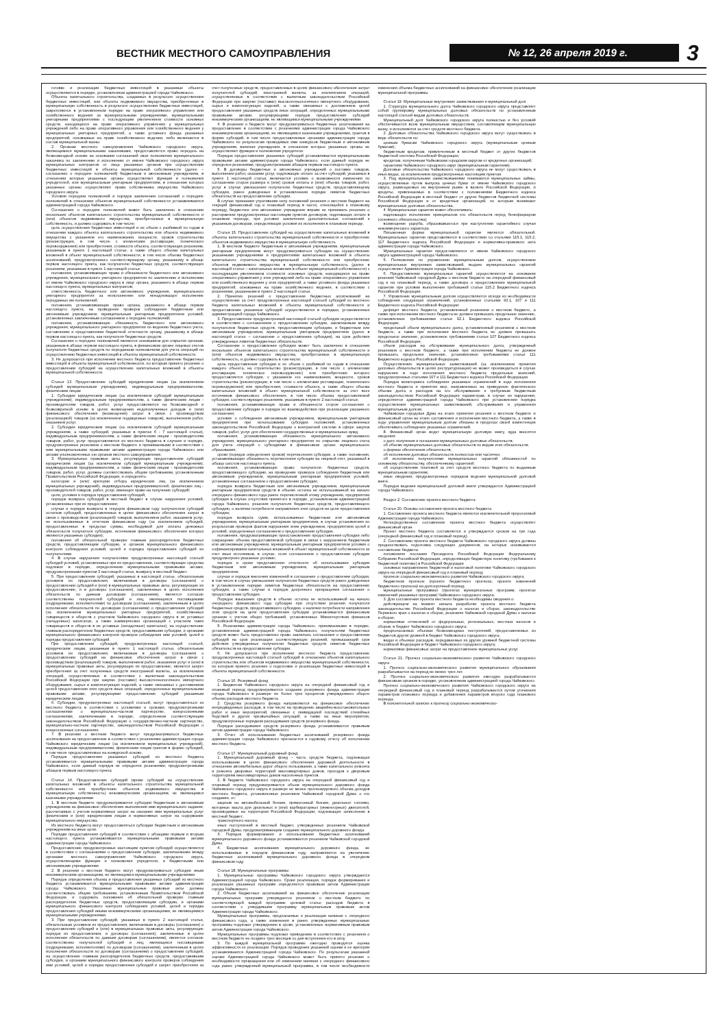ВЕСТНИК МЕСТНОГО САМОУПРАВЛЕНИЯ
№ 12, 26 апреля 2019 г.
3
готовке и реализации бюджетных инвестиций в указанные объекты осуществляются в порядке, установленном администрацией города Чайковского.
Объекты капитального строительства, созданные в результате осуществления бюджетных инвестиций, или объекты недвижимого имущества, приобретенные в муниципальную собственность в результате осуществления бюджетных инвестиций, закрепляются в установленном порядке на праве оперативного управления или хозяйственного ведения за муниципальными учреждениями, муниципальными унитарными предприятиями с последующим увеличением стоимости основных средств, находящихся на праве оперативного управления у муниципальных учреждений либо на праве оперативного управления или хозяйственного ведения у муниципальных унитарных предприятий, а также уставного фонда указанных предприятий, основанных на праве хозяйственного ведения, либо включаются в состав муниципальной казны.
2. Органам местного самоуправления Чайковского городского округа, являющимися муниципальными заказчиками, предоставляется право передать на безвозмездной основе на основании соглашений свои полномочия муниципального заказчика по заключению и исполнению от имени Чайковского городского округа муниципальных контрактов от лица указанных органов при осуществлении бюджетных инвестиций в объекты муниципальной собственности (далее – соглашение о передаче полномочий) бюджетным и автономным учреждениям, в отношении которых указанные органы осуществляют функции и полномочия учредителей, или муниципальным унитарным предприятиям, в отношении которых указанные органы осуществляют права собственника имущества Чайковского городского округа.
Условия передачи полномочий и порядок заключения соглашений о передаче полномочий в отношении объектов муниципальной собственности устанавливаются администрацией города Чайковского.
Соглашение о передаче полномочий может быть заключено в отношении нескольких объектов капитального строительства муниципальной собственности и (или) объектов недвижимого имущества, приобретаемых в муниципальную собственность, и должно содержать в том числе:
цель осуществления бюджетных инвестиций и их объем с разбивкой по годам в отношении каждого объекта капитального строительства или объекта недвижимого имущества с указанием его наименования, мощности, сроков строительства (реконструкции, в том числе с элементами реставрации, технического перевооружения) или приобретения, стоимости объекта, соответствующих решениям, указанным в пункте 1 настоящей статьи, а также общего объема капитальных вложений в объект муниципальной собственности, в том числе объема бюджетных ассигнований, предусмотренного соответствующему органу, указанному в абзаце первом настоящего пункта, как получателю бюджетных средств, соответствующих решениям, указанным в пункте 1 настоящей статьи;
положения, устанавливающие права и обязанности бюджетного или автономного учреждения, муниципального унитарного предприятия по заключению и исполнению от имени Чайковского городского округа в лице органа, указанного в абзаце первом настоящего пункта, муниципальных контрактов;
ответственность бюджетного или автономного учреждения, муниципального унитарного предприятия за неисполнение или ненадлежащее исполнение переданных им полномочий;
положения, устанавливающие право органа, указанного в абзаце первом настоящего пункта, на проведение проверок соблюдения бюджетным или автономным учреждением, муниципальным унитарным предприятием условий, установленных заключенным соглашением о передаче полномочий;
положения, устанавливающие обязанность бюджетного или автономного учреждения, муниципального унитарного предприятия по ведению бюджетного учета, составлению и представлению бюджетной отчетности органу, указанному в абзаце первом настоящего пункта, как получателя бюджетных средств.
Соглашения о передаче полномочий являются основанием для открытия органам, указанным в абзаце первом настоящего пункта, в финансовом органе лицевых счетов получателя бюджетных средств по переданным полномочиям для учета операций по осуществлению бюджетных инвестиций в объекты муниципальной собственности.
3. Не допускается при исполнении местного бюджета предоставление бюджетных инвестиций в объекты муниципальной собственности, по которым принято решение о предоставлении субсидий на осуществление капитальных вложений в объекты муниципальной собственности.
Статья 13. Предоставление субсидий юридическим лицам (за исключением субсидий муниципальным учреждениям), индивидуальным предпринимателям, физическим лицам
1. Субсидии юридическим лицам (за исключением субсидий муниципальным учреждениям), индивидуальным предпринимателям, а также физическим лицам - производителям товаров, работ, услуг предоставляются на безвозмездной и безвозвратной основе в целях возмещения недополученных доходов и (или) финансового обеспечения (возмещения) затрат в связи с производством (реализацией) товаров (за исключением подакцизных товаров), выполнением работ, оказанием услуг.
2. Субсидии юридическим лицам (за исключением субсидий муниципальным учреждениям, а также субсидий, указанных в пунктах 6 - 7 настоящей статьи), индивидуальным предпринимателям, а также физическим лицам - производителям товаров, работ, услуг предоставляются из местного бюджета в случаях и порядке, предусмотренных решением о местном бюджете и принимаемыми в соответствии с ним муниципальными правовыми актами администрации города Чайковского или актами уполномоченных ею органов местного самоуправления.
3. Муниципальные правовые акты, регулирующие предоставление субсидий юридическим лицам (за исключением субсидий муниципальным учреждениям), индивидуальным предпринимателям, а также физическим лицам - производителям товаров, работ, услуг, должны соответствовать общим требованиям, установленным Правительством Российской Федерации, и определять:
категории и (или) критерии отбора юридических лиц (за исключением муниципальных учреждений), индивидуальных предпринимателей, физических лиц - производителей товаров, работ, услуг, имеющих право на получение субсидий;
цели, условия и порядок предоставления субсидий;
порядок возврата субсидий в местный бюджет в случае нарушения условий, установленных при их предоставлении;
случаи и порядок возврата в текущем финансовом году получателем субсидий остатков субсидий, предоставленных в целях финансового обеспечения затрат в связи с производством (реализацией) товаров, выполнением работ, оказанием услуг, не использованных в отчетном финансовом году (за исключением субсидий, предоставленных в пределах суммы, необходимой для оплаты денежных обязательств получателя субсидии, источником финансового обеспечения которых являются указанные субсидии);
положения об обязательной проверке главным распорядителем бюджетных средств, предоставляющим субсидию, и органом муниципального финансового контроля соблюдения условий, целей и порядка предоставления субсидий их получателями.
4. В случае нарушения получателями предусмотренных настоящей статьей субсидий условий, установленных при их предоставлении, соответствующие средства подлежат в порядке, определенном муниципальными правовыми актами, предусмотренными пунктом 3 настоящей статьи, возврату в местный бюджет.
5. При предоставлении субсидий, указанных в настоящей статье, обязательным условием их предоставления, включаемым в договоры (соглашения) о предоставлении субсидий и (или) в муниципальные правовые акты, регулирующие их предоставление, и в договоры (соглашения), заключенные в целях исполнения обязательств по данным договорам (соглашениям), является согласие соответственно получателей субсидий и лиц, являющихся поставщиками (подрядчиками, исполнителями) по договорам (соглашениям), заключенным в целях исполнения обязательств по договорам (соглашениям) о предоставлении субсидий (за исключением муниципальных унитарных предприятий, хозяйственных товариществ и обществ с участием Чайковского городского округа в их уставных (складочных) капиталах, а также коммерческих организаций с участием таких товариществ и обществ в их уставных (складочных) капиталах), на осуществление главным распорядителем бюджетных средств, предоставившим субсидии, и органами муниципального финансового контроля проверок соблюдения ими условий, целей и порядка предоставления субсидий.
При предоставлении субсидий, предусмотренных настоящей статьей, юридическим лицам, указанным в пункте 1 настоящей статьи, обязательным условием их предоставления, включаемым в договоры (соглашения) о предоставлении субсидий на финансовое обеспечение затрат в связи с производством (реализацией) товаров, выполнением работ, оказанием услуг и (или) в муниципальные правовые акты, регулирующие их предоставление, является запрет приобретения за счет полученных средств иностранной валюты, за исключением операций, осуществляемых в соответствии с валютным законодательством Российской Федерации при закупке (поставке) высокотехнологичного импортного оборудования, сырья и комплектующих изделий, а также связанных с достижением целей предоставления этих средств иных операций, определенных муниципальными правовыми актами, регулирующими предоставление субсидий указанным юридическим лицам.
6. Субсидии, предусмотренные настоящей статьей, могут предоставляться из местного бюджета в соответствии с условиями и сроками, предусмотренными соглашениями о муниципально-частном партнерстве, концессионными соглашениями, заключенными в порядке, определенном соответствующим законодательством Российской Федерации о государственно-частном партнерстве, муниципально-частном партнерстве, законодательством Российской Федерации о концессионных соглашениях.
7. В решении о местном бюджете могут предусматриваться бюджетные ассигнования на предоставление в соответствии с решениями администрации города Чайковского юридическим лицам (за исключением муниципальных учреждений), индивидуальным предпринимателям, физическим лицам грантов в форме субсидий, в том числе предоставляемых на конкурсной основе.
Порядок предоставления указанных субсидий из местного бюджета устанавливается муниципальными правовыми актами администрации города Чайковского, если данный порядок не определен решениями, предусмотренными абзацем первым настоящего пункта.
Статья 14. Предоставление субсидий (кроме субсидий на осуществление капитальных вложений в объекты капитального строительства муниципальной собственности или приобретение объектов недвижимого имущества в муниципальную собственность) некоммерческим организациям, не являющимся казенными учреждениями
1. В местном бюджете предусматриваются субсидии бюджетным и автономным учреждениям на финансовое обеспечение выполнения ими муниципального задания, рассчитанные с учетом нормативных затрат на оказание ими муниципальных услуг физическим и (или) юридическим лицам и нормативных затрат на содержание муниципального имущества.
Из местного бюджета могут предоставляться субсидии бюджетным и автономным учреждениям на иные цели.
Порядки предоставления субсидий в соответствии с абзацами первым и вторым настоящего пункта устанавливаются муниципальными правовыми актами администрации города Чайковского.
Предоставление предусмотренных настоящим пунктом субсидий осуществляется в соответствии с соглашениями о предоставлении субсидии, заключаемыми между органами местного самоуправления Чайковского городского округа, осуществляющими функции и полномочия учредителя, и бюджетными или автономными учреждениями.
2. В решении о местном бюджете могут предусматриваться субсидии иным некоммерческим организациям, не являющимся муниципальными учреждениями.
Порядок определения объема и предоставления указанных субсидий из местного бюджета устанавливается муниципальными правовыми актами администрации города Чайковского. Указанные муниципальные правовые акты должны соответствовать общим требованиям, установленным Правительством Российской Федерации, и содержать положения об обязательной проверке главным распорядителем бюджетных средств, предоставляющим субсидию, и органами муниципального финансового контроля соблюдения условий, целей и порядка предоставления субсидий иными некоммерческими организациями, не являющимися муниципальными учреждениями.
3. При предоставлении субсидий, указанных в пункте 2 настоящей статьи, обязательным условием их предоставления, включаемым в договоры (соглашения) о предоставлении субсидий и (или) в муниципальные правовые акты, регулирующие порядок их предоставления, и договоры (соглашения), заключенные в целях исполнения обязательств по данным договорам (соглашениям), является согласие соответственно получателей субсидий и лиц, являющихся поставщиками (подрядчиками, исполнителями) по договорам (соглашениям), заключенным в целях исполнения обязательств по договорам (соглашениям) о предоставлении субсидий, на осуществление главным распорядителем бюджетных средств, предоставившим субсидии, и органами муниципального финансового контроля проверок соблюдения ими условий, целей и порядка предоставления субсидий и запрет приобретения за счет полученных средств, предоставленных в целях финансового обеспечения затрат получателей субсидий, иностранной валюты, за исключением операций, осуществляемых в соответствии с валютным законодательством Российской Федерации при закупке (поставке) высокотехнологичного импортного оборудования, сырья и комплектующих изделий, а также связанных с достижением целей предоставления указанных средств иных операций, определенных муниципальными правовыми актами, регулирующими порядок предоставления субсидий некоммерческим организациям, не являющимся муниципальными учреждениями.
4. В решении о бюджете могут предусматриваться бюджетные ассигнования на предоставление в соответствии с решениями администрации города Чайковского некоммерческим организациям, не являющимся казенными учреждениями, грантов в форме субсидий, в том числе предоставляемых органами администрации города Чайковского по результатам проводимых ими конкурсов бюджетным и автономным учреждениям, включая учреждения, в отношении которых указанные органы не осуществляют функции и полномочия учредителя.
Порядок предоставления указанных субсидий устанавливается муниципальными правовыми актами администрации города Чайковского, если данный порядок не определен решениями, предусмотренными абзацем первым настоящего пункта.
5. В договоры бюджетных и автономных учреждений о поставке товаров, выполнении работ, оказании услуг, подлежащие оплате за счет субсидий, указанных в пункте 1 настоящей статьи, включается условие о возможности изменения по соглашению сторон размера и (или) сроков оплаты и (или) объема товаров, работ, услуг в случае уменьшения получателю бюджетных средств, предоставляющему субсидии, ранее доведенных в установленном порядке лимитов бюджетных обязательств на предоставление субсидии.
В случае признания утратившим силу положений решения о местном бюджете на текущий финансовый год и плановый период в части, относящейся к плановому периоду, бюджетное или автономное учреждение вправе не принимать решение о расторжении предусмотренных настоящим пунктом договоров, подлежащих оплате в плановом периоде, при условии заключения дополнительных соглашений к указанным договорам, определяющих условия их исполнения в плановом периоде.
Статья 15. Предоставление субсидий на осуществление капитальных вложений в объекты капитального строительства муниципальной собственности и приобретение объектов недвижимого имущества в муниципальную собственность
1. В местном бюджете бюджетным и автономным учреждениям, муниципальным унитарным предприятиям могут предусматриваться субсидии на осуществление указанными учреждениями и предприятиями капитальных вложений в объекты капитального строительства муниципальной собственности или приобретение объектов недвижимого имущества в муниципальную собственность (далее в настоящей статье – капитальные вложения в объект муниципальной собственности) с последующим увеличением стоимости основных средств, находящихся на праве оперативного управления у этих учреждений либо на праве оперативного управления или хозяйственного ведения у этих предприятий, а также уставного фонда указанных предприятий, основанных на праве хозяйственного ведения, в соответствии с решениями, указанными в пункте 2 настоящей статьи.
2. Принятие решений о предоставлении бюджетных ассигнований на осуществление за счет предусмотренных настоящей статьей субсидий из местного бюджета капитальных вложений в объекты муниципальной собственности и предоставление указанных субсидий осуществляются в порядках, установленных администрацией города Чайковского.
3. Предоставление предусмотренной настоящей статьей субсидии осуществляется в соответствии с соглашением о предоставлении субсидии, заключаемым между получателем бюджетных средств, предоставляющим субсидию, и бюджетным или автономным учреждением, муниципальным унитарным предприятием (далее в настоящей статье – соглашение о предоставлении субсидии), на срок действия утвержденных лимитов бюджетных обязательств.
Соглашение о предоставлении субсидии может быть заключено в отношении нескольких объектов капитального строительства муниципальной собственности и (или) объектов недвижимого имущества, приобретаемых в муниципальную собственность, и должно содержать в том числе:
цель предоставления субсидии и ее объем с разбивкой по годам в отношении каждого объекта, на строительство (реконструкцию, в том числе с элементами реставрации, техническое перевооружение) или приобретение которого предоставляется субсидия, с указанием его наименования, мощности, сроков строительства (реконструкции, в том числе с элементами реставрации, технического перевооружения) или приобретения, стоимости объекта, а также общего объема капитальных вложений в объект муниципальной собственности за счет всех источников финансового обеспечения, в том числе объема предоставляемой субсидии, соответствующих решениям, указанным в пункте 2 настоящей статьи;
положения, устанавливающие права и обязанности сторон соглашения о предоставлении субсидии и порядок их взаимодействия при реализации указанного соглашения;
условие о соблюдении автономным учреждением, муниципальным унитарным предприятием при использовании субсидии положений, установленных законодательством Российской Федерации о контрактной системе в сфере закупок товаров, работ, услуг для обеспечения государственных и муниципальных нужд;
положения, устанавливающие обязанность муниципального автономного учреждения, муниципального унитарного предприятия по открытию лицевого счета для учета операций с субсидиями в финансовом органе муниципального образования;
сроки (порядок определения сроков) перечисления субсидии, а также положения, устанавливающие обязанность перечисления субсидии на лицевой счет, указанный в абзаце шестом настоящего пункта;
положения, устанавливающие право получателя бюджетных средств, предоставляющего субсидию, на проведение проверок соблюдения бюджетным или автономным учреждением, муниципальным унитарным предприятием условий, установленных соглашением о предоставлении субсидии;
порядок возврата бюджетным или автономным учреждением, муниципальным унитарным предприятием средств в объеме остатка не использованной на начало очередного финансового года ранее перечисленной этому учреждению, предприятию субсидии в случае отсутствия принятого в порядке, установленном администрацией города Чайковского, решения получателя бюджетных средств, предоставляющего субсидию, о наличии потребности направления этих средств на цели предоставления субсидии;
порядок возврата сумм, использованных бюджетным или автономным учреждением, муниципальным унитарным предприятием, в случае установления по результатам проверок фактов нарушения этим учреждением, предприятием целей и условий, определенных соглашением о предоставлении субсидии;
положения, предусматривающие приостановление предоставления субсидии либо сокращение объема предоставляемой субсидии в связи с нарушением бюджетным или автономным учреждением, муниципальным унитарным предприятием условия о софинансировании капитальных вложений в объект муниципальной собственности за счет иных источников, в случае, если соглашением о предоставлении субсидии предусмотрено указанное условие;
порядок и сроки представления отчетности об использовании субсидии бюджетным или автономным учреждением, муниципальным унитарным предприятием;
случаи и порядок внесения изменений в соглашение о предоставлении субсидии, в том числе в случае уменьшения получателю бюджетных средств ранее доведенных в установленном порядке лимитов бюджетных обязательств на предоставление субсидии, а также случаи и порядок досрочного прекращения соглашения о предоставлении субсидии.
Порядок взыскания средств в объеме остатка не использованной на начало очередного финансового года субсидии при отсутствии решения получателя бюджетных средств, предоставившего субсидию, о наличии потребности направления этих средств на цели предоставления субсидии устанавливается финансовым органом с учетом общих требований, установленных Министерством финансов Российской Федерации.
5. Решениями администрации города Чайковского, принимаемыми в порядке, установленном администрацией города Чайковского, получателям бюджетных средств может быть предоставлено право заключать соглашения о предоставлении субсидий на срок реализации соответствующих решений, превышающий срок действия утвержденных получателю бюджетных средств лимитов бюджетных обязательств на предоставление субсидии.
6. Не допускается при исполнении местного бюджета предоставление предусмотренных настоящей статьей субсидий в отношении объектов капитального строительства или объектов недвижимого имущества муниципальной собственности, по которым принято решение о подготовке и реализации бюджетных инвестиций в объекты муниципальной собственности.
Статья 16. Резервный фонд
1. Бюджетом Чайковского городского округа на очередной финансовый год и плановый период предусматривается создание резервного фонда администрации города Чайковского в размере не более трех процентов утвержденного общего объема расходов местного бюджета.
2. Средства резервного фонда направляются на финансовое обеспечение непредвиденных расходов, в том числе на проведение аварийно-восстановительных работ и иных мероприятий, связанных с ликвидацией последствий стихийных бедствий и других чрезвычайных ситуаций, а также на иные мероприятия, предусмотренные порядком расходования средств резервного фонда.
Порядок расходования средств резервного фонда устанавливается правовым актом администрации города Чайковского.
3. Отчет об использовании бюджетных ассигнований резервного фонда администрации города Чайковского прилагается к годовому отчету об исполнении местного бюджета.
Статья 17. Муниципальный дорожный фонд
1. Муниципальный дорожный фонд – часть средств бюджета, подлежащая использованию в целях финансового обеспечения дорожной деятельности в отношении автомобильных дорог общего пользования, а также капитального ремонта и ремонта дворовых территорий многоквартирных домов, проездов к дворовым территориям многоквартирных домов населенных пунктов.
2. В бюджете Чайковского городского округа на очередной финансовый год и плановый период предусматривается объем муниципального дорожного фонда Чайковского городского округа в размере не менее прогнозируемого объема доходов местного бюджета, установленных решением Чайковской городской Думы о его создании, от:
акцизов на автомобильный бензин, прямогонный бензин, дизельное топливо, моторные масла для дизельных и (или) карбюраторных (инжекторных) двигателей, производимые на территории Российской Федерации, подлежащих зачислению в местный бюджет;
транспортного налога;
иных поступлений в местный бюджет, утвержденных решением Чайковской городской Думы, предусматривающим создание муниципального дорожного фонда.
3. Порядок формирования и использования бюджетных ассигнований муниципального дорожного фонда устанавливается решением Чайковской городской Думы.
4. Бюджетные ассигнования муниципального дорожного фонда, не использованные в текущем финансовом году, направляются на увеличение бюджетных ассигнований муниципального дорожного фонда в очередном финансовом году.
Статья 18. Муниципальные программы
1. Муниципальные программы Чайковского городского округа утверждаются Администрацией города Чайковского. Сроки реализации, порядок формирования и реализации указанных программ определяется правовым актом Администрации города Чайковского.
2. Объем бюджетных ассигнований на финансовое обеспечение реализации муниципальных программ утверждается решением о местном бюджете по соответствующей каждой программе целевой статье расходов бюджета в соответствии с утвердившим программу муниципальным правовым актом Администрации города Чайковского.
Муниципальные программы, предлагаемые к реализации начиная с очередного финансового года, а также изменения в ранее утвержденные муниципальные программы подлежат утверждению в сроки, установленные нормативным правовым актом Администрации города Чайковского.
Муниципальные программы подлежат приведению в соответствие с решением о местном бюджете не позднее трех месяцев со дня вступления его в силу.
3. По каждой муниципальной программе ежегодно проводится оценка эффективности ее реализации. Порядок проведения указанной оценки и ее критерии устанавливаются Администрацией города Чайковского. По результатам указанной оценки Администрацией города Чайковского может быть принято решение о необходимости прекращения или об изменении начиная с очередного финансового года ранее утвержденной муниципальной программы, в том числе необходимости изменения объема бюджетных ассигнований на финансовое обеспечение реализации муниципальной программы.
Статья 19. Муниципальные внутренние заимствования и муниципальный долг
1. Структура муниципального долга Чайковского городского округа представляет собой группировку муниципальных долговых обязательств по установленным настоящей статьей видам долговых обязательств.
Муниципальный долг Чайковского городского округа полностью и без условий обеспечивается всем муниципальным имуществом, составляющим муниципальную казну, и исполняются за счет средств местного бюджета.
2. Долговые обязательства Чайковского городского округа могут существовать в виде обязательств по:
ценным бумагам Чайковского городского округа (муниципальным ценным бумагам);
бюджетным кредитам, привлеченным в местный бюджет от других бюджетов бюджетной системы Российской Федерации;
кредитам, полученным Чайковским городским округом от кредитных организаций;
гарантиям Чайковского городского округ (муниципальным гарантиям).
Долговые обязательства Чайковского городского округа не могут существовать в иных видах, за исключением предусмотренных настоящим пунктом.
3. Под муниципальными заимствованиями понимаются муниципальные займы, осуществляемые путем выпуска ценных бумаг от имени Чайковского городского округа, размещаемых на внутреннем рынке в валюте Российской Федерации, и кредиты, привлекаемые в соответствии с положениями Бюджетного кодекса Российской Федерации в местный бюджет от других бюджетов бюджетной системы Российской Федерации и от кредитных организаций, по которым возникают муниципальные долговые обязательства.
4. Муниципальная гарантия может обеспечивать:
надлежащее исполнение принципалом его обязательств перед бенефициаром (основного обязательства);
возмещение ущерба, образовавшегося при наступлении гарантийного случая некоммерческого характера.
Письменная форма муниципальной гарантии является обязательной. Муниципальные гарантии представляются в соответствии со статьями 115.1, 115.2, 117 Бюджетного кодекса Российской Федерации и нормативно-правового акта администрации города Чайковского.
Муниципальные гарантии предоставляются от имени Чайковского городского округа администрацией города Чайковского.
5. Полномочия по управлению муниципальным долгом, осуществлению муниципальных внутренних заимствований, выдаче муниципальных гарантий осуществляет Администрация города Чайковского.
6. Предоставление муниципальных гарантий осуществляется на основании решения Чайковской городской Думы о местном бюджете на очередной финансовый год и на плановый период, а также договора о предоставлении муниципальной гарантии при условии выполнения требований статьи 115.2 Бюджетного кодекса Российской Федерации.
7. Управление муниципальным долгом осуществляется исходя из необходимости соблюдения следующих ограничений, установленных статьями 92.1, 107 и 111 Бюджетного кодекса Российской Федерации:
дефицит местного бюджета, установленный решением о местном бюджете, а также при исполнении местного бюджета не должен превышать предельное значение, установленное требованиями статьи 92.1 Бюджетного кодекса Российской Федерации;
предельный объем муниципального долга, установленный решением о местном бюджете, а также при исполнении местного бюджета не должен превышать предельное значение, установленное требованиями статьи 107 Бюджетного кодекса Российской Федерации;
объем расходов на обслуживание муниципального долга, утвержденный решением о местном бюджете, а также при исполнении бюджета не должен превышать предельное значение, установленное требованиями статьи 111 Бюджетного кодекса Российской Федерации.
Осуществление муниципальных заимствований (за исключением принятия долговых обязательств в целях реструктуризации) не может производиться в случае нарушения в ходе исполнения местного бюджета предельных значений, предусмотренных статьями 107 и 111 Бюджетного кодекса Российской Федерации.
Порядок мониторинга соблюдения указанных ограничений в ходе исполнения местного бюджета и принятия мер, направленных на приведение фактического объема долга и расходов на его обслуживание к требуемым бюджетным законодательством Российской Федерации параметрам, в случае их нарушения, определяется администрацией города Чайковского при установлении порядка осуществления муниципальных заимствований, обслуживания и управления муниципальным долгом.
Чайковская городская Дума на этапе принятия решения о местном бюджете и финансовый орган на этапе составления и исполнения местного бюджета, а также в ходе управления муниципальным долгом обязаны в пределах своей компетенции обеспечивать соблюдение указанных ограничений.
8. Финансовый орган ведет муниципальную долговую книгу, куда вносятся сведения:
о дате получения и погашения муниципальных долговых обязательств;
об объеме муниципальных долговых обязательств по видам этих обязательств;
о формах обеспечения обязательств;
об исполнении долговых обязательств полностью или частично;
об исполнении получателями муниципальных гарантий обязанностей по основному обязательству, обеспеченному гарантией;
об осуществлении платежей за счет средств местного бюджета по выданным муниципальным гарантиям;
иные сведения, предусмотренные порядком ведения муниципальной долговой книги.
Порядок ведения муниципальной долговой книги утверждается Администрацией города Чайковского.
Раздел 2. Составление проекта местного бюджета
Статья 20. Основы составления проекта местного бюджета
1. Составление проекта местного бюджета является исключительной прерогативой Администрации города Чайковского.
Непосредственное составление проекта местного бюджета осуществляет финансовый орган.
Проект местного бюджета составляется и утверждается сроком на три года (очередной финансовый год и плановый период).
2. Составлению проекта местного бюджета Чайковского городского округа должны предшествовать подготовка следующих документов, на которых основывается составление бюджета:
положениях послания Президента Российской Федерации Федеральному Собранию Российской Федерации, определяющих бюджетную политику (требования к бюджетной политике) в Российской Федерации
основных направлениях бюджетной и налоговой политики Чайковского городского округа на очередной финансовый год и плановый период;
прогнозе социально-экономического развития Чайковского городского округа;
бюджетном прогнозе (проекте бюджетного прогноза, проекте изменений бюджетного прогноза) на долгосрочный период;
муниципальных программах (проектах муниципальных программ, проектах изменений указанных программ) Чайковского городского округа.
3. Для составления проекта местного бюджета необходимы сведения о:
действующем на момент начала разработки проекта местного бюджета законодательстве Российской Федерации о налогах и сборах, законодательстве Пермского края о налогах и сборах, решениях Чайковской городской Думы о налогах и сборах;
нормативах отчислений от федеральных, региональных, местных налогов и сборов, в бюджет Чайковского городского округа;
предполагаемых объемах безвозмездных поступлений, предоставляемых из бюджетов других уровней в бюджет Чайковского городского округа;
видах и объемах расходов, передаваемых из других уровней бюджетной системы Российской Федерации в бюджет Чайковского городского округа;
нормативах финансовых затрат на предоставление муниципальных услуг.
Статья 21. Прогноз социально-экономического развития Чайковского городского округа
1. Прогноз социально-экономического развития муниципального образования разрабатывается на период не менее трех лет.
2. Прогноз социально-экономического развития ежегодно разрабатывается финансовым органом в порядке, установленном администрацией города Чайковского.
Прогноз социально-экономического развития Чайковского городского округа на очередной финансовый год и плановый период разрабатывается путем уточнения параметров планового периода и добавления параметров второго года планового периода.
В пояснительной записке к прогнозу социально-экономическо-